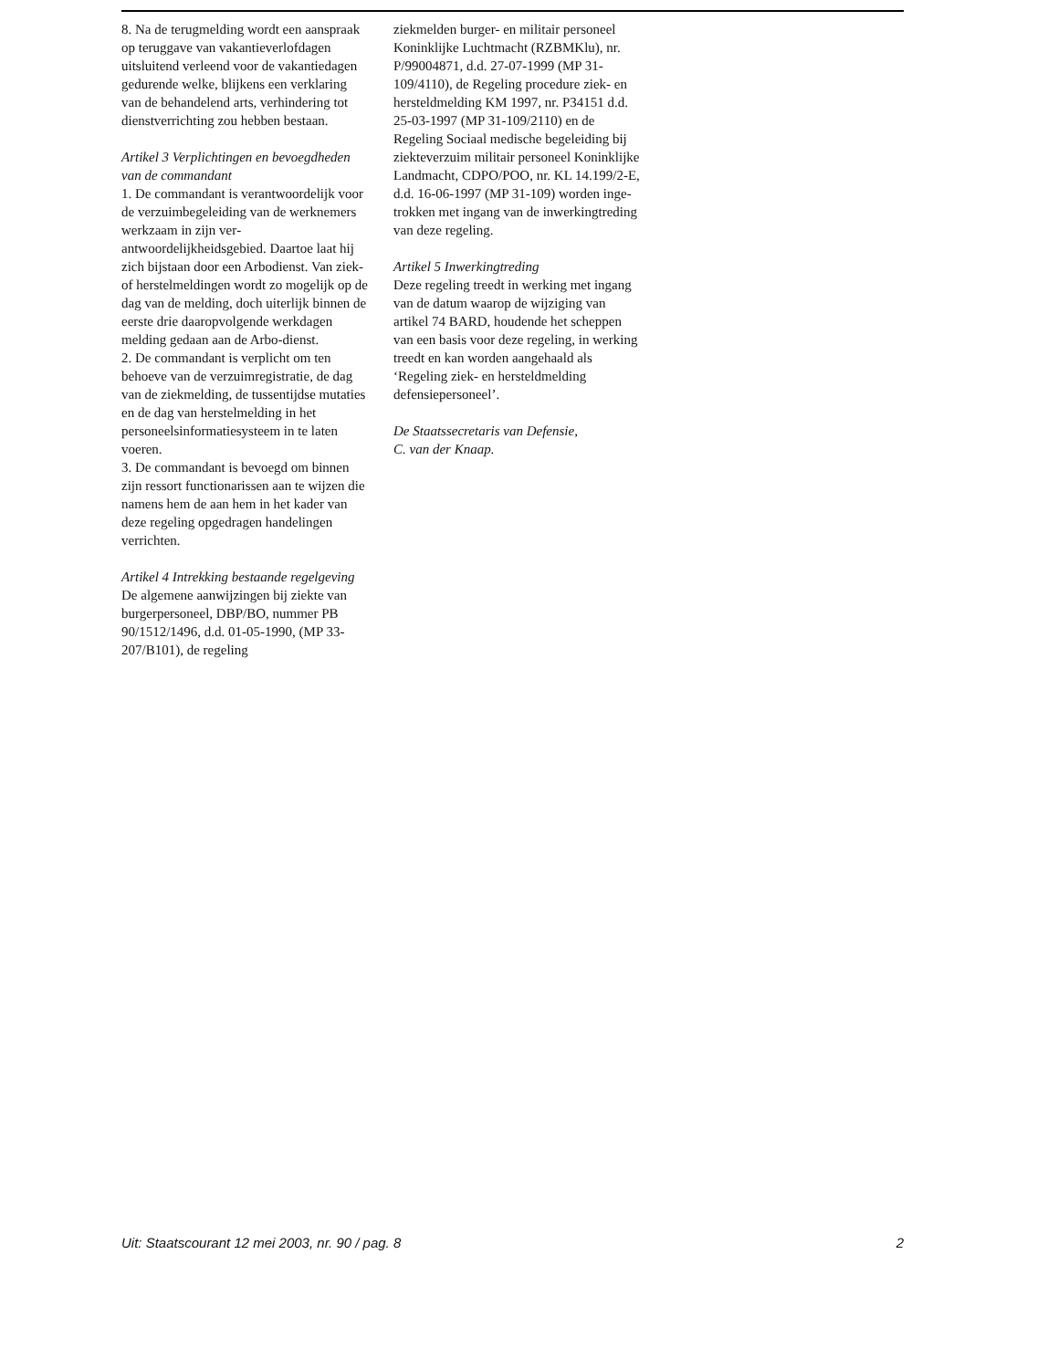8. Na de terugmelding wordt een aanspraak op teruggave van vakantie­verlofdagen uitsluitend verleend voor de vakantiedagen gedurende welke, blijkens een verklaring van de behan­delend arts, verhindering tot dienst­verrichting zou hebben bestaan.
Artikel 3 Verplichtingen en bevoegdhe­den van de commandant
1. De commandant is verantwoorde­lijk voor de verzuimbegeleiding van de werknemers werkzaam in zijn ver­antwoordelijkheidsgebied. Daartoe laat hij zich bijstaan door een Arbo­dienst. Van ziek- of herstelmeldingen wordt zo mogelijk op de dag van de melding, doch uiterlijk binnen de eer­ste drie daaropvolgende werkdagen melding gedaan aan de Arbo-dienst.
2. De commandant is verplicht om ten behoeve van de verzuimregistra­tie, de dag van de ziekmelding, de tussentijdse mutaties en de dag van herstelmelding in het personeelsinfor­matiesysteem in te laten voeren.
3. De commandant is bevoegd om binnen zijn ressort functionarissen aan te wijzen die namens hem de aan hem in het kader van deze regeling opgedragen handelingen verrichten.
Artikel 4 Intrekking bestaande regel­geving
De algemene aanwijzingen bij ziekte van burgerpersoneel, DBP/BO, num­mer PB 90/1512/1496, d.d. 01-05-1990, (MP 33-207/B101), de regeling
ziekmelden burger- en militair perso­neel Koninklijke Luchtmacht (RZBMKlu), nr. P/99004871, d.d. 27-07-1999 (MP 31-109/4110), de Regeling procedure ziek- en hersteld­melding KM 1997, nr. P34151 d.d. 25-03-1997 (MP 31-109/2110) en de Regeling Sociaal medische begeleiding bij ziekteverzuim militair personeel Koninklijke Landmacht, CDPO/POO, nr. KL 14.199/2-E, d.d. 16-06-1997 (MP 31-109) worden inge­trokken met ingang van de inwer­kingtreding van deze regeling.
Artikel 5 Inwerkingtreding
Deze regeling treedt in werking met ingang van de datum waarop de wij­ziging van artikel 74 BARD, houden­de het scheppen van een basis voor deze regeling, in werking treedt en kan worden aangehaald als ‘Regeling ziek- en hersteldmelding defensieper­soneel’.
De Staatssecretaris van Defensie,
C. van der Knaap.
Uit: Staatscourant 12 mei 2003, nr. 90 / pag. 8 2